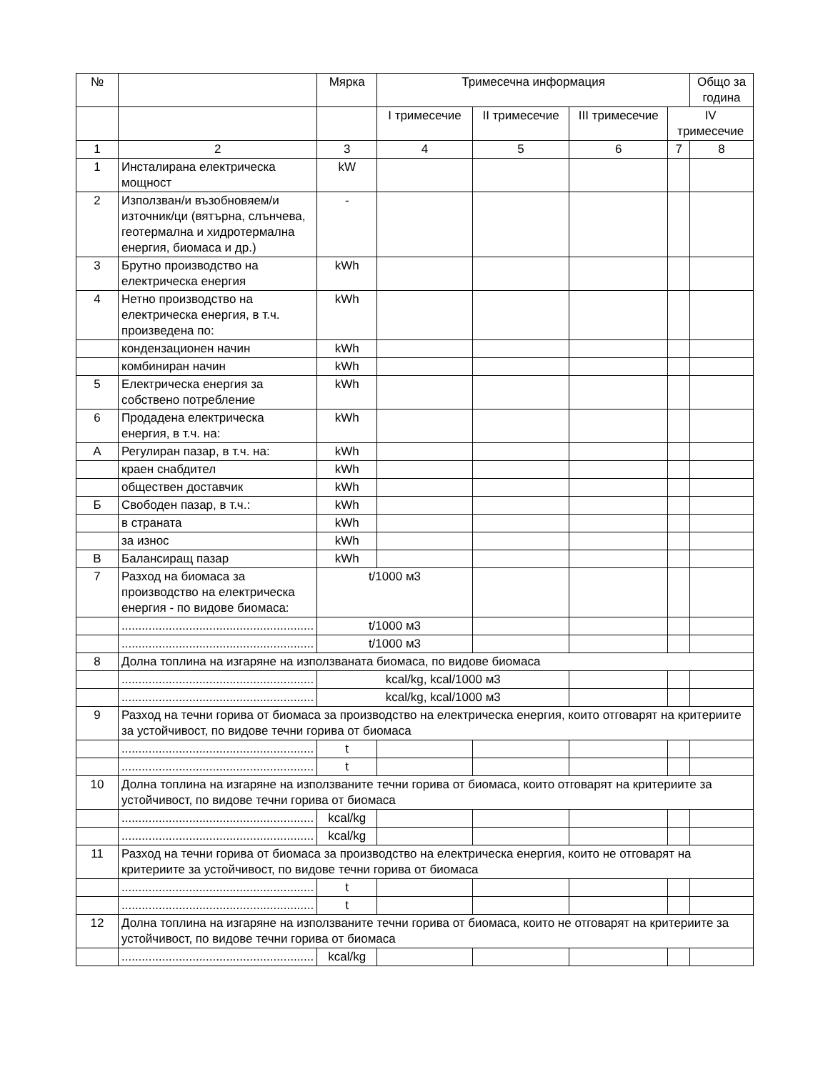| № | | Мярка | Тримесечна информация | | | | Общо за година |
| --- | --- | --- | --- | --- | --- | --- | --- |
| | | | I тримесечие | II тримесечие | III тримесечие | IV тримесечие | |
| 1 | 2 | 3 | 4 | 5 | 6 | 7 | 8 |
| 1 | Инсталирана електрическа мощност | kW | | | | | |
| 2 | Използван/и възобновяем/и източник/ци (вятърна, слънчева, геотермална и хидротермална енергия, биомаса и др.) | - | | | | | |
| 3 | Брутно производство на електрическа енергия | kWh | | | | | |
| 4 | Нетно производство на електрическа енергия, в т.ч. произведена по: | kWh | | | | | |
| | кондензационен начин | kWh | | | | | |
| | комбиниран начин | kWh | | | | | |
| 5 | Електрическа енергия за собствено потребление | kWh | | | | | |
| 6 | Продадена електрическа енергия, в т.ч. на: | kWh | | | | | |
| А | Регулиран пазар, в т.ч. на: | kWh | | | | | |
| | краен снабдител | kWh | | | | | |
| | обществен доставчик | kWh | | | | | |
| Б | Свободен пазар, в т.ч.: | kWh | | | | | |
| | в страната | kWh | | | | | |
| | за износ | kWh | | | | | |
| В | Балансиращ пазар | kWh | | | | | |
| 7 | Разход на биомаса за производство на електрическа енергия - по видове биомаса: | t/1000 м3 | | | | | |
| | ......................................................... | t/1000 м3 | | | | | |
| | ......................................................... | t/1000 м3 | | | | | |
| 8 | Долна топлина на изгаряне на използваната биомаса, по видове биомаса | | | | | | |
| | ......................................................... | kcal/kg, kcal/1000 м3 | | | | | |
| | ......................................................... | kcal/kg, kcal/1000 м3 | | | | | |
| 9 | Разход на течни горива от биомаса за производство на електрическа енергия, които отговарят на критериите за устойчивост, по видове течни горива от биомаса | | | | | | |
| | ......................................................... | t | | | | | |
| | ......................................................... | t | | | | | |
| 10 | Долна топлина на изгаряне на използваните течни горива от биомаса, които отговарят на критериите за устойчивост, по видове течни горива от биомаса | | | | | | |
| | ......................................................... | kcal/kg | | | | | |
| | ......................................................... | kcal/kg | | | | | |
| 11 | Разход на течни горива от биомаса за производство на електрическа енергия, които не отговарят на критериите за устойчивост, по видове течни горива от биомаса | | | | | | |
| | ......................................................... | t | | | | | |
| | ......................................................... | t | | | | | |
| 12 | Долна топлина на изгаряне на използваните течни горива от биомаса, които не отговарят на критериите за устойчивост, по видове течни горива от биомаса | | | | | | |
| | ......................................................... | kcal/kg | | | | | |